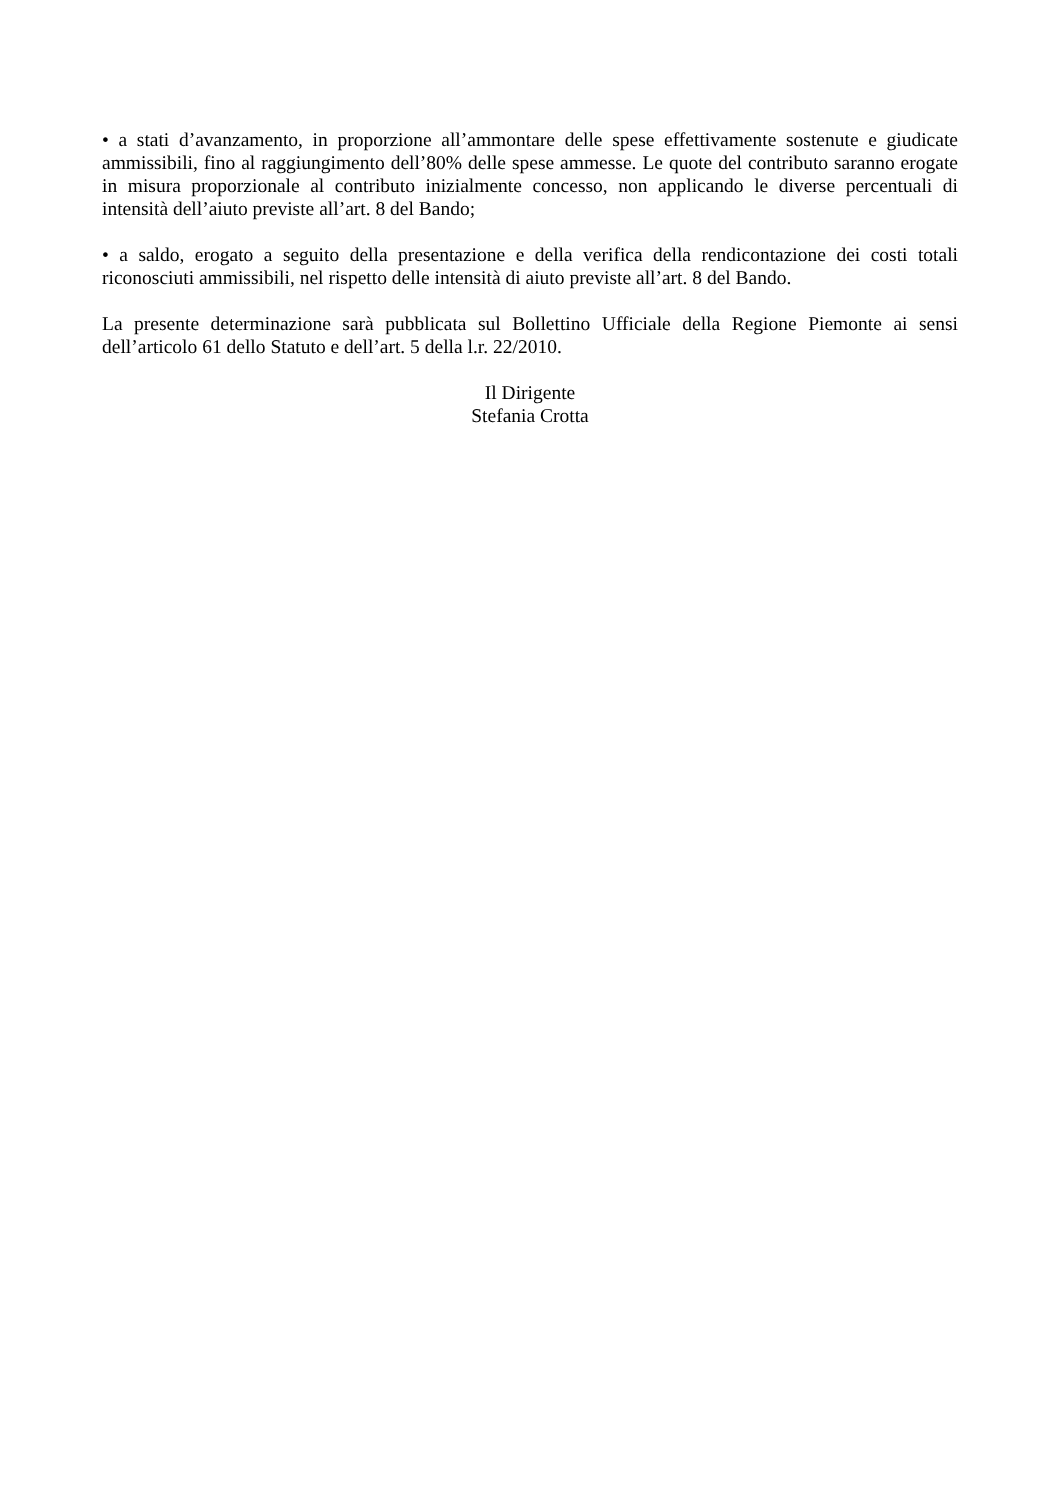• a stati d’avanzamento, in proporzione all’ammontare delle spese effettivamente sostenute e giudicate ammissibili, fino al raggiungimento dell’80% delle spese ammesse. Le quote del contributo saranno erogate in misura proporzionale al contributo inizialmente concesso, non applicando le diverse percentuali di intensità dell’aiuto previste all’art. 8 del Bando;
• a saldo, erogato a seguito della presentazione e della verifica della rendicontazione dei costi totali riconosciuti ammissibili, nel rispetto delle intensità di aiuto previste all’art. 8 del Bando.
La presente determinazione sarà pubblicata sul Bollettino Ufficiale della Regione Piemonte ai sensi dell’articolo 61 dello Statuto e dell’art. 5 della l.r. 22/2010.
Il Dirigente
Stefania Crotta